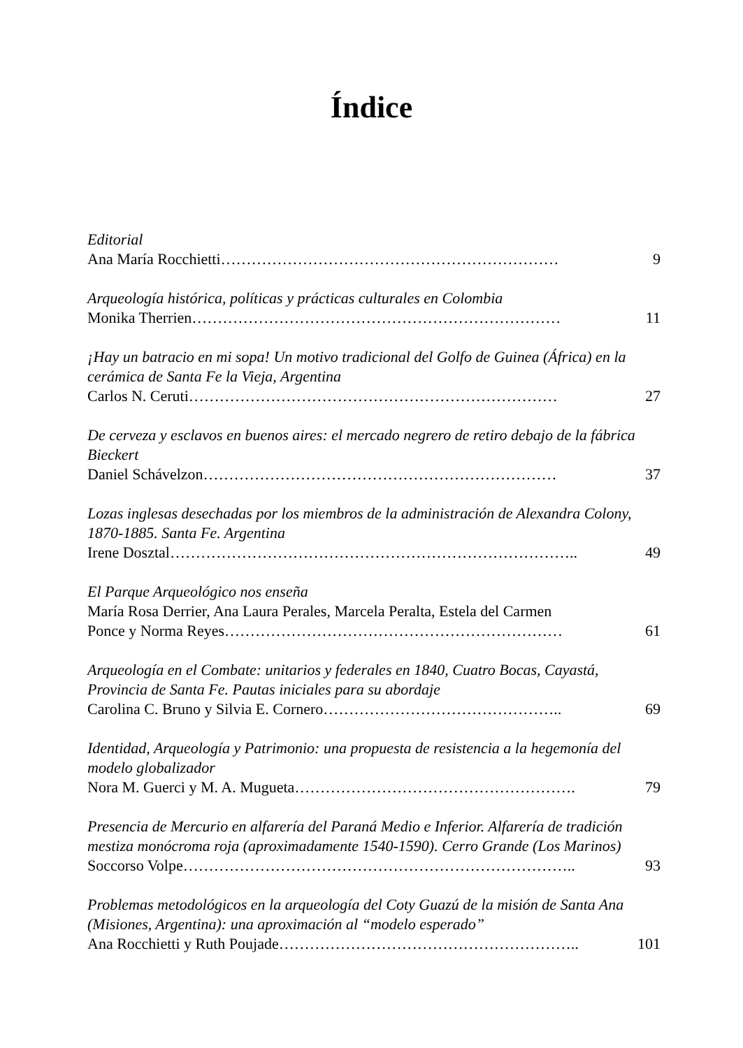Índice
Editorial
Ana María Rocchietti………………………………………………………… 9
Arqueología histórica, políticas y prácticas culturales en Colombia
Monika Therrien……………………………………………………………… 11
¡Hay un batracio en mi sopa! Un motivo tradicional del Golfo de Guinea (África) en la cerámica de Santa Fe la Vieja, Argentina
Carlos N. Ceruti……………………………………………………………… 27
De cerveza y esclavos en buenos aires: el mercado negrero de retiro debajo de la fábrica Bieckert
Daniel Schávelzon…………………………………………………………… 37
Lozas inglesas desechadas por los miembros de la administración de Alexandra Colony, 1870-1885. Santa Fe. Argentina
Irene Dosztal…………………………………………………………………….. 49
El Parque Arqueológico nos enseña
María Rosa Derrier, Ana Laura Perales, Marcela Peralta, Estela del Carmen
Ponce y Norma Reyes………………………………………………………… 61
Arqueología en el Combate: unitarios y federales en 1840, Cuatro Bocas, Cayastá, Provincia de Santa Fe. Pautas iniciales para su abordaje
Carolina C. Bruno y Silvia E. Cornero……………………………………….. 69
Identidad, Arqueología y Patrimonio: una propuesta de resistencia a la hegemonía del modelo globalizador
Nora M. Guerci y M. A. Mugueta………………………………………………. 79
Presencia de Mercurio en alfarería del Paraná Medio e Inferior. Alfarería de tradición mestiza monócroma roja (aproximadamente 1540-1590). Cerro Grande (Los Marinos)
Soccorso Volpe………………………………………………………………….. 93
Problemas metodológicos en la arqueología del Coty Guazú de la misión de Santa Ana (Misiones, Argentina): una aproximación al “modelo esperado”
Ana Rocchietti y Ruth Poujade………………………………………………….. 101